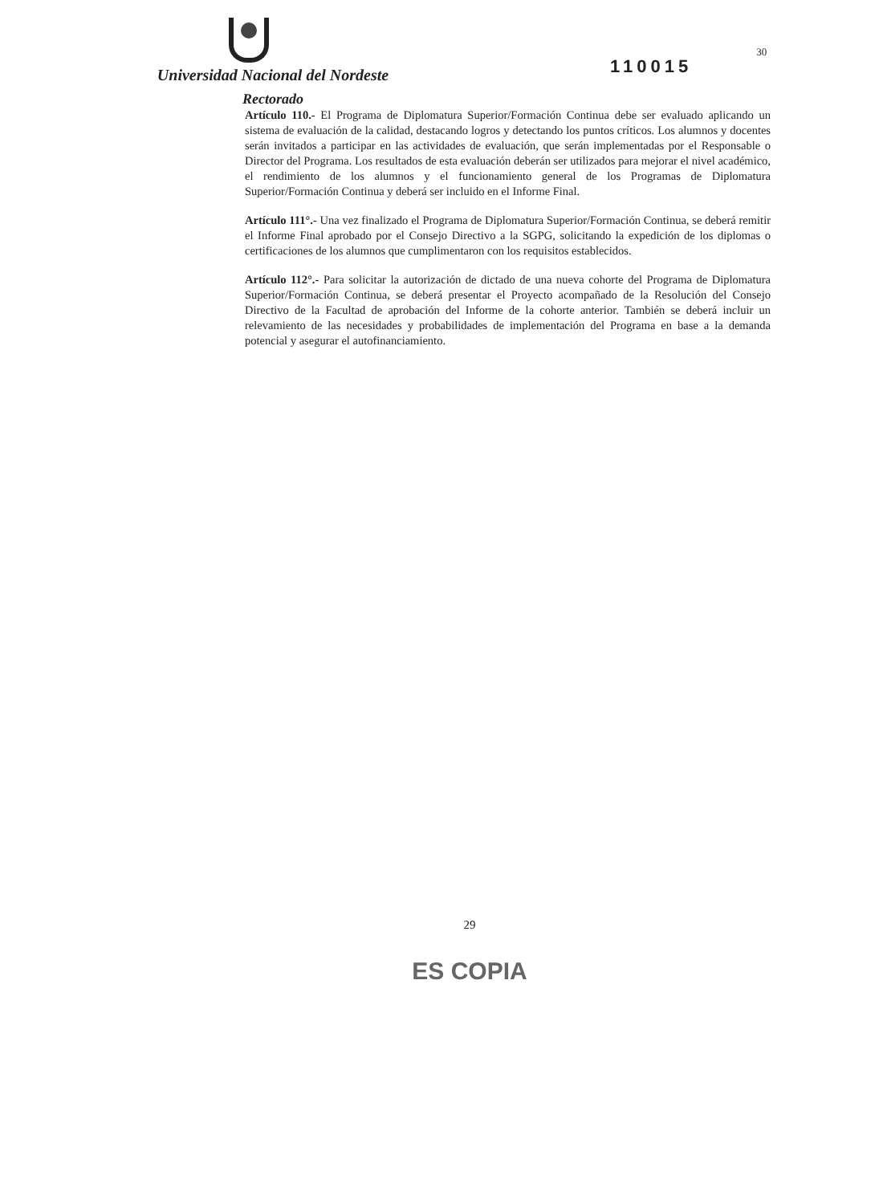Universidad Nacional del Nordeste
Rectorado
110015
30
Artículo 110.- El Programa de Diplomatura Superior/Formación Continua debe ser evaluado aplicando un sistema de evaluación de la calidad, destacando logros y detectando los puntos críticos. Los alumnos y docentes serán invitados a participar en las actividades de evaluación, que serán implementadas por el Responsable o Director del Programa. Los resultados de esta evaluación deberán ser utilizados para mejorar el nivel académico, el rendimiento de los alumnos y el funcionamiento general de los Programas de Diplomatura Superior/Formación Continua y deberá ser incluido en el Informe Final.
Artículo 111°.- Una vez finalizado el Programa de Diplomatura Superior/Formación Continua, se deberá remitir el Informe Final aprobado por el Consejo Directivo a la SGPG, solicitando la expedición de los diplomas o certificaciones de los alumnos que cumplimentaron con los requisitos establecidos.
Artículo 112°.- Para solicitar la autorización de dictado de una nueva cohorte del Programa de Diplomatura Superior/Formación Continua, se deberá presentar el Proyecto acompañado de la Resolución del Consejo Directivo de la Facultad de aprobación del Informe de la cohorte anterior. También se deberá incluir un relevamiento de las necesidades y probabilidades de implementación del Programa en base a la demanda potencial y asegurar el autofinanciamiento.
29
ES COPIA